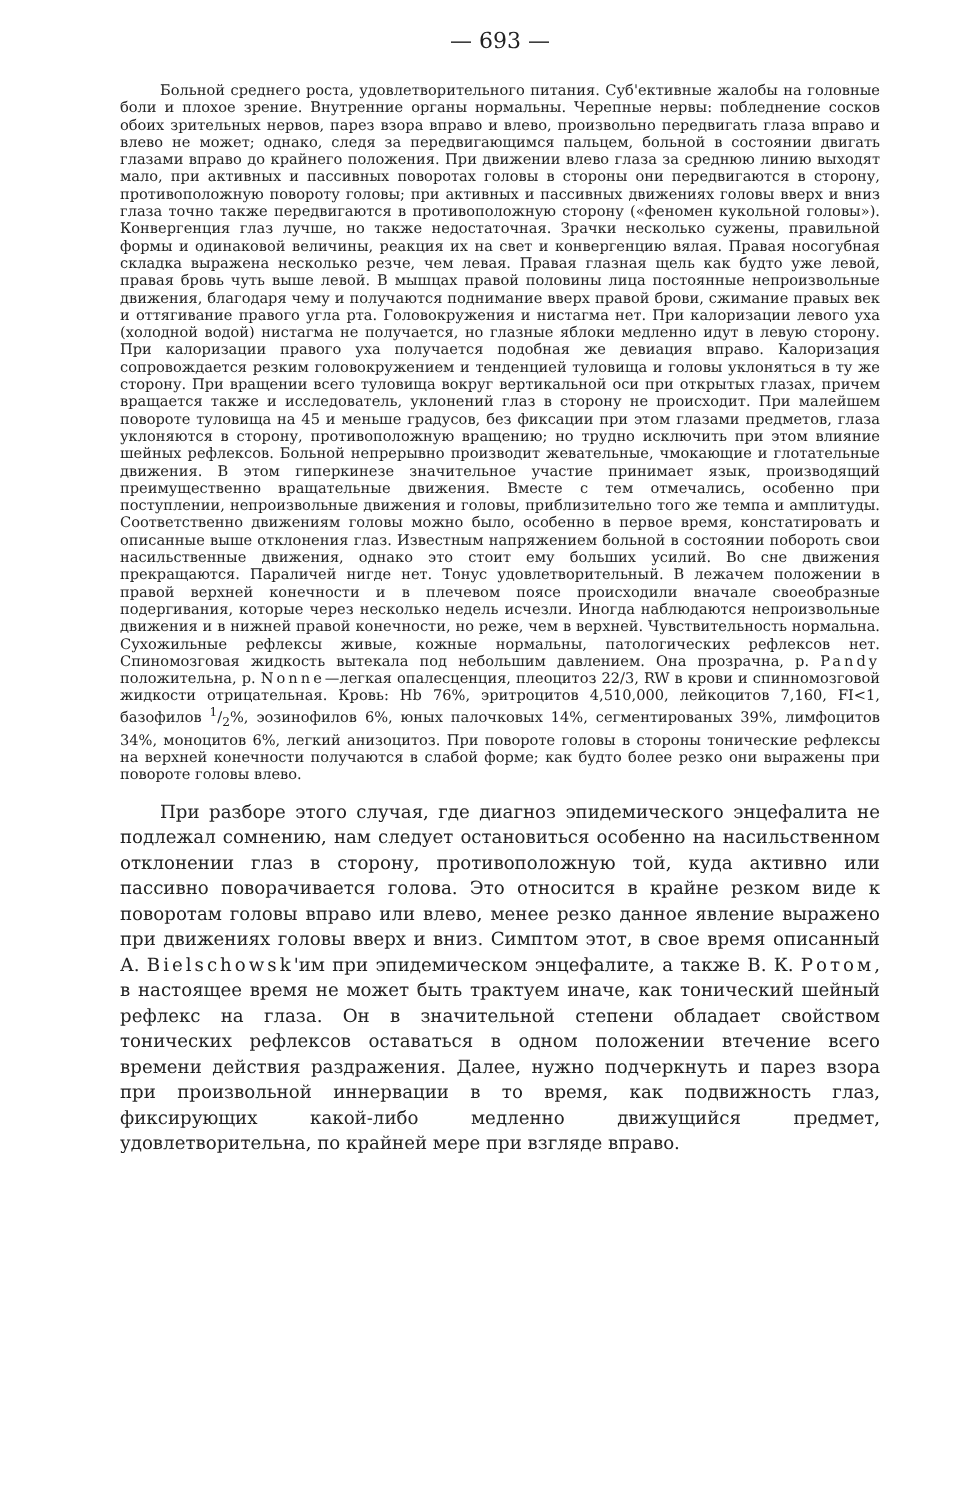— 693 —
Больной среднего роста, удовлетворительного питания. Суб'ективные жалобы на головные боли и плохое зрение. Внутренние органы нормальны. Черепные нервы: побледнение сосков обоих зрительных нервов, парез взора вправо и влево, произвольно передвигать глаза вправо и влево не может; однако, следя за передвигающимся пальцем, больной в состоянии двигать глазами вправо до крайнего положения. При движении влево глаза за среднюю линию выходят мало, при активных и пассивных поворотах головы в стороны они передвигаются в сторону, противоположную повороту головы; при активных и пассивных движениях головы вверх и вниз глаза точно также передвигаются в противоположную сторону («феномен кукольной головы»). Конвергенция глаз лучше, но также недостаточная. Зрачки несколько сужены, правильной формы и одинаковой величины, реакция их на свет и конвергенцию вялая. Правая носогубная складка выражена несколько резче, чем левая. Правая глазная щель как будто уже левой, правая бровь чуть выше левой. В мышцах правой половины лица постоянные непроизвольные движения, благодаря чему и получаются поднимание вверх правой брови, сжимание правых век и оттягивание правого угла рта. Головокружения и нистагма нет. При калоризации левого уха (холодной водой) нистагма не получается, но глазные яблоки медленно идут в левую сторону. При калоризации правого уха получается подобная же девиация вправо. Калоризация сопровождается резким головокружением и тенденцией туловища и головы уклоняться в ту же сторону. При вращении всего туловища вокруг вертикальной оси при открытых глазах, причем вращается также и исследователь, уклонений глаз в сторону не происходит. При малейшем повороте туловища на 45 и меньше градусов, без фиксации при этом глазами предметов, глаза уклоняются в сторону, противоположную вращению; но трудно исключить при этом влияние шейных рефлексов. Больной непрерывно производит жевательные, чмокающие и глотательные движения. В этом гиперкинезе значительное участие принимает язык, производящий преимущественно вращательные движения. Вместе с тем отмечались, особенно при поступлении, непроизвольные движения и головы, приблизительно того же темпа и амплитуды. Соответственно движениям головы можно было, особенно в первое время, констатировать и описанные выше отклонения глаз. Известным напряжением больной в состоянии побороть свои насильственные движения, однако это стоит ему больших усилий. Во сне движения прекращаются. Параличей нигде нет. Тонус удовлетворительный. В лежачем положении в правой верхней конечности и в плечевом поясе происходили вначале своеобразные подергивания, которые через несколько недель исчезли. Иногда наблюдаются непроизвольные движения и в нижней правой конечности, но реже, чем в верхней. Чувствительность нормальна. Сухожильные рефлексы живые, кожные нормальны, патологических рефлексов нет. Спиномозговая жидкость вытекала под небольшим давлением. Она прозрачна, р. Pandy положительна, р. Nonne—легкая опалесценция, плеоцитоз 22/3, RW в крови и спинномозговой жидкости отрицательная. Кровь: Hb 76%, эритроцитов 4,510,000, лейкоцитов 7,160, FI<1, базофилов 1/2%, эозинофилов 6%, юных палочковых 14%, сегментированых 39%, лимфоцитов 34%, моноцитов 6%, легкий анизоцитоз. При повороте головы в стороны тонические рефлексы на верхней конечности получаются в слабой форме; как будто более резко они выражены при повороте головы влево.
При разборе этого случая, где диагноз эпидемического энцефалита не подлежал сомнению, нам следует остановиться особенно на насильственном отклонении глаз в сторону, противоположную той, куда активно или пассивно поворачивается голова. Это относится в крайне резком виде к поворотам головы вправо или влево, менее резко данное явление выражено при движениях головы вверх и вниз. Симптом этот, в свое время описанный А. Bielschowsk'им при эпидемическом энцефалите, а также В. К. Ротом, в настоящее время не может быть трактуем иначе, как тонический шейный рефлекс на глаза. Он в значительной степени обладает свойством тонических рефлексов оставаться в одном положении втечение всего времени действия раздражения. Далее, нужно подчеркнуть и парез взора при произвольной иннервации в то время, как подвижность глаз, фиксирующих какой-либо медленно движущийся предмет, удовлетворительна, по крайней мере при взгляде вправо.